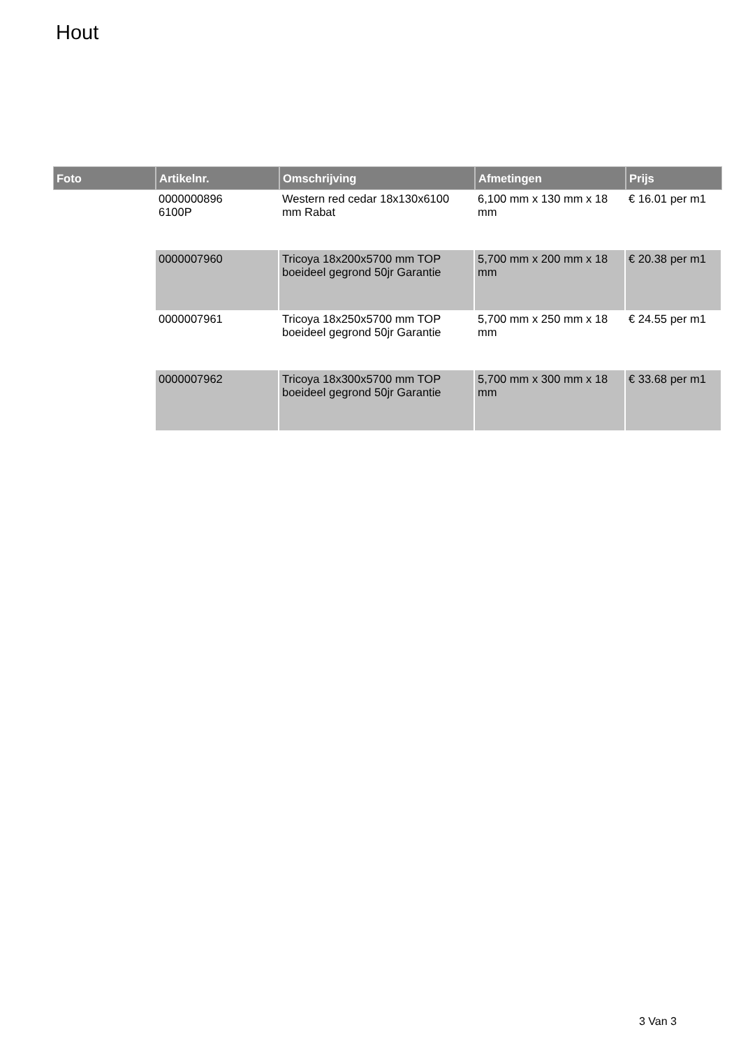Hout
| Foto | Artikelnr. | Omschrijving | Afmetingen | Prijs |
| --- | --- | --- | --- | --- |
| | 0000000896 6100P | Western red cedar 18x130x6100 mm Rabat | 6,100 mm x 130 mm x 18 mm | € 16.01 per m1 |
| | 0000007960 | Tricoya 18x200x5700 mm TOP boeideel gegrond 50jr Garantie | 5,700 mm x 200 mm x 18 mm | € 20.38 per m1 |
| | 0000007961 | Tricoya 18x250x5700 mm TOP boeideel gegrond 50jr Garantie | 5,700 mm x 250 mm x 18 mm | € 24.55 per m1 |
| | 0000007962 | Tricoya 18x300x5700 mm TOP boeideel gegrond 50jr Garantie | 5,700 mm x 300 mm x 18 mm | € 33.68 per m1 |
3 Van 3